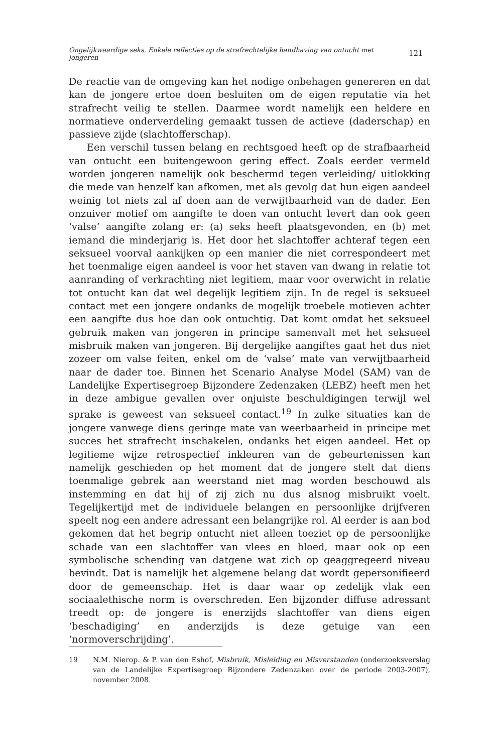Ongelijkwaardige seks. Enkele reflecties op de strafrechtelijke handhaving van ontucht met jongeren
121
De reactie van de omgeving kan het nodige onbehagen genereren en dat kan de jongere ertoe doen besluiten om de eigen reputatie via het strafrecht veilig te stellen. Daarmee wordt namelijk een heldere en normatieve onderverdeling gemaakt tussen de actieve (daderschap) en passieve zijde (slachtofferschap).
Een verschil tussen belang en rechtsgoed heeft op de strafbaarheid van ontucht een buitengewoon gering effect. Zoals eerder vermeld worden jongeren namelijk ook beschermd tegen verleiding/ uitlokking die mede van henzelf kan afkomen, met als gevolg dat hun eigen aandeel weinig tot niets zal af doen aan de verwijtbaarheid van de dader. Een onzuiver motief om aangifte te doen van ontucht levert dan ook geen ‘valse’ aangifte zolang er: (a) seks heeft plaatsgevonden, en (b) met iemand die minderjarig is. Het door het slachtoffer achteraf tegen een seksueel voorval aankijken op een manier die niet correspondeert met het toenmalige eigen aandeel is voor het staven van dwang in relatie tot aanranding of verkrachting niet legitiem, maar voor overwicht in relatie tot ontucht kan dat wel degelijk legitiem zijn. In de regel is seksueel contact met een jongere ondanks de mogelijk troebele motieven achter een aangifte dus hoe dan ook ontuchtig. Dat komt omdat het seksueel gebruik maken van jongeren in principe samenvalt met het seksueel misbruik maken van jongeren. Bij dergelijke aangiftes gaat het dus niet zozeer om valse feiten, enkel om de ‘valse’ mate van verwijtbaarheid naar de dader toe. Binnen het Scenario Analyse Model (SAM) van de Landelijke Expertisegroep Bijzondere Zedenzaken (LEBZ) heeft men het in deze ambigue gevallen over onjuiste beschuldigingen terwijl wel sprake is geweest van seksueel contact.<sup>19</sup> In zulke situaties kan de jongere vanwege diens geringe mate van weerbaarheid in principe met succes het strafrecht inschakelen, ondanks het eigen aandeel. Het op legitieme wijze retrospectief inkleuren van de gebeurtenissen kan namelijk geschieden op het moment dat de jongere stelt dat diens toenmalige gebrek aan weerstand niet mag worden beschouwd als instemming en dat hij of zij zich nu dus alsnog misbruikt voelt. Tegelijkertijd met de individuele belangen en persoonlijke drijfveren speelt nog een andere adressant een belangrijke rol. Al eerder is aan bod gekomen dat het begrip ontucht niet alleen toeziet op de persoonlijke schade van een slachtoffer van vlees en bloed, maar ook op een symbolische schending van datgene wat zich op geaggregeerd niveau bevindt. Dat is namelijk het algemene belang dat wordt gepersonifieerd door de gemeenschap. Het is daar waar op zedelijk vlak een sociaalethische norm is overschreden. Een bijzonder diffuse adressant treedt op: de jongere is enerzijds slachtoffer van diens eigen ‘beschadiging’ en anderzijds is deze getuige van een ‘normoverschrijding’.
19 N.M. Nierop. & P. van den Eshof, Misbruik, Misleiding en Misverstanden (onderzoeksverslag van de Landelijke Expertisegroep Bijzondere Zedenzaken over de periode 2003-2007), november 2008.